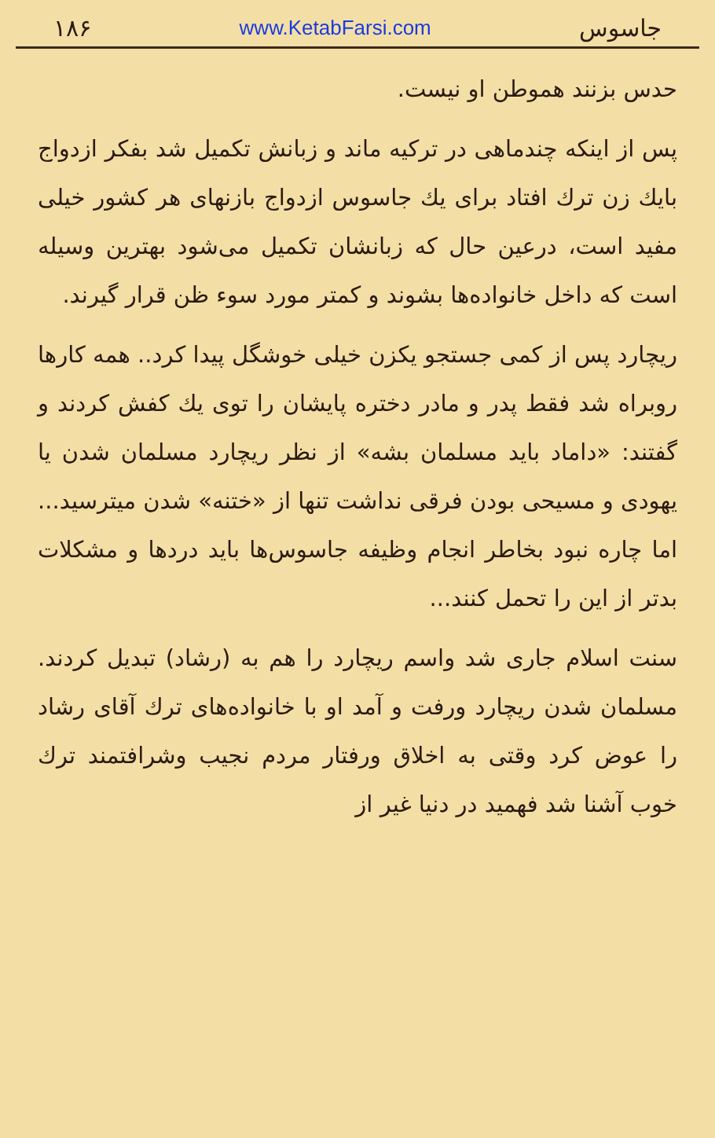۱۸۶ www.KetabFarsi.com جاسوس
حدس بزنند هموطن او نیست.
پس از اینکه چندماهی در ترکیه ماند و زبانش تکمیل شد بفکر ازدواج بایك زن ترك افتاد برای یك جاسوس ازدواج بازنهای هر کشور خیلی مفید است، درعین حال که زبانشان تکمیل می‌شود بهترین وسیله است که داخل خانواده‌ها بشوند و کمتر مورد سوء ظن قرار گیرند.
ریچارد پس از کمی جستجو یکزن خیلی خوشگل پیدا کرد.. همه کارها روبراه شد فقط پدر و مادر دختره پایشان را توی یك کفش کردند و گفتند: «داماد باید مسلمان بشه» از نظر ریچارد مسلمان شدن یا یهودی و مسیحی بودن فرقی نداشت تنها از «ختنه» شدن میترسید... اما چاره نبود بخاطر انجام وظیفه جاسوس‌ها باید دردها و مشکلات بدتر از این را تحمل کنند...
سنت اسلام جاری شد واسم ریچارد را هم به (رشاد) تبدیل کردند. مسلمان شدن ریچارد ورفت و آمد او با خانواده‌های ترك آقای رشاد را عوض کرد وقتی به اخلاق ورفتار مردم نجیب وشرافتمند ترك خوب آشنا شد فهمید در دنیا غیر از